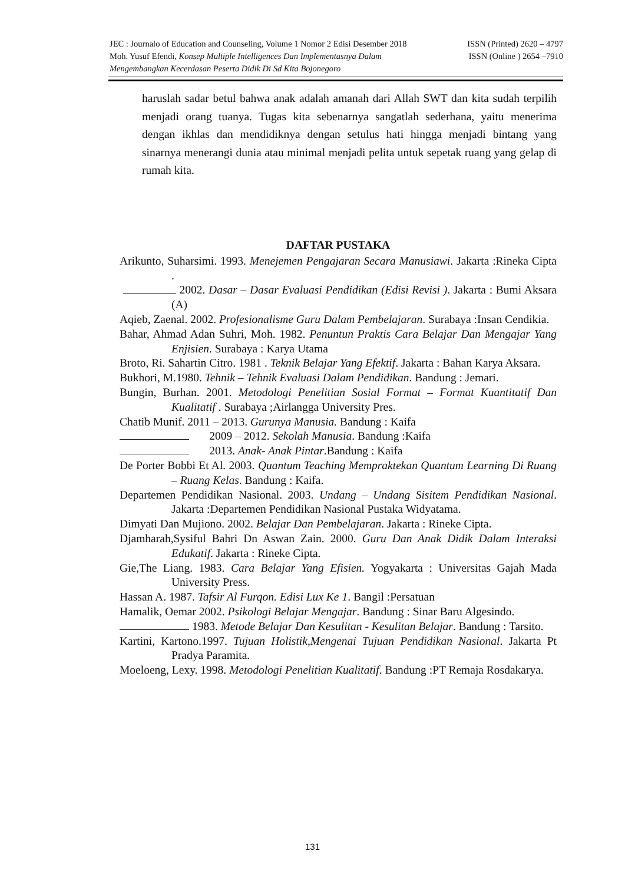JEC : Journalo of Education and Counseling, Volume 1 Nomor 2 Edisi Desember 2018 ISSN (Printed) 2620 – 4797
Moh. Yusuf Efendi, Konsep Multiple Intelligences Dan Implementasnya Dalam ISSN (Online ) 2654 –7910
Mengembangkan Kecerdasan Peserta Didik Di Sd Kita Bojonegoro
haruslah sadar betul bahwa anak adalah amanah dari Allah SWT dan kita sudah terpilih menjadi orang tuanya. Tugas kita sebenarnya sangatlah sederhana, yaitu menerima dengan ikhlas dan mendidiknya dengan setulus hati hingga menjadi bintang yang sinarnya menerangi dunia atau minimal menjadi pelita untuk sepetak ruang yang gelap di rumah kita.
DAFTAR PUSTAKA
Arikunto, Suharsimi. 1993. Menejemen Pengajaran Secara Manusiawi. Jakarta :Rineka Cipta .
2002. Dasar – Dasar Evaluasi Pendidikan (Edisi Revisi ). Jakarta : Bumi Aksara (A)
Aqieb, Zaenal. 2002. Profesionalisme Guru Dalam Pembelajaran. Surabaya :Insan Cendikia.
Bahar, Ahmad Adan Suhri, Moh. 1982. Penuntun Praktis Cara Belajar Dan Mengajar Yang Enjisien. Surabaya : Karya Utama
Broto, Ri. Sahartin Citro. 1981 . Teknik Belajar Yang Efektif. Jakarta : Bahan Karya Aksara.
Bukhori, M.1980. Tehnik – Tehnik Evaluasi Dalam Pendidikan. Bandung : Jemari.
Bungin, Burhan. 2001. Metodologi Penelitian Sosial Format – Format Kuantitatif Dan Kualitatif . Surabaya ;Airlangga University Pres.
Chatib Munif. 2011 – 2013. Gurunya Manusia. Bandung : Kaifa
2009 – 2012. Sekolah Manusia. Bandung :Kaifa
2013. Anak- Anak Pintar.Bandung : Kaifa
De Porter Bobbi Et Al. 2003. Quantum Teaching Mempraktekan Quantum Learning Di Ruang – Ruang Kelas. Bandung : Kaifa.
Departemen Pendidikan Nasional. 2003. Undang – Undang Sisitem Pendidikan Nasional. Jakarta :Departemen Pendidikan Nasional Pustaka Widyatama.
Dimyati Dan Mujiono. 2002. Belajar Dan Pembelajaran. Jakarta : Rineke Cipta.
Djamharah,Sysiful Bahri Dn Aswan Zain. 2000. Guru Dan Anak Didik Dalam Interaksi Edukatif. Jakarta : Rineke Cipta.
Gie,The Liang. 1983. Cara Belajar Yang Efisien. Yogyakarta : Universitas Gajah Mada University Press.
Hassan A. 1987. Tafsir Al Furqon. Edisi Lux Ke 1. Bangil :Persatuan
Hamalik, Oemar 2002. Psikologi Belajar Mengajar. Bandung : Sinar Baru Algesindo.
1983. Metode Belajar Dan Kesulitan - Kesulitan Belajar. Bandung : Tarsito.
Kartini, Kartono.1997. Tujuan Holistik,Mengenai Tujuan Pendidikan Nasional. Jakarta Pt Pradya Paramita.
Moeloeng, Lexy. 1998. Metodologi Penelitian Kualitatif. Bandung :PT Remaja Rosdakarya.
131